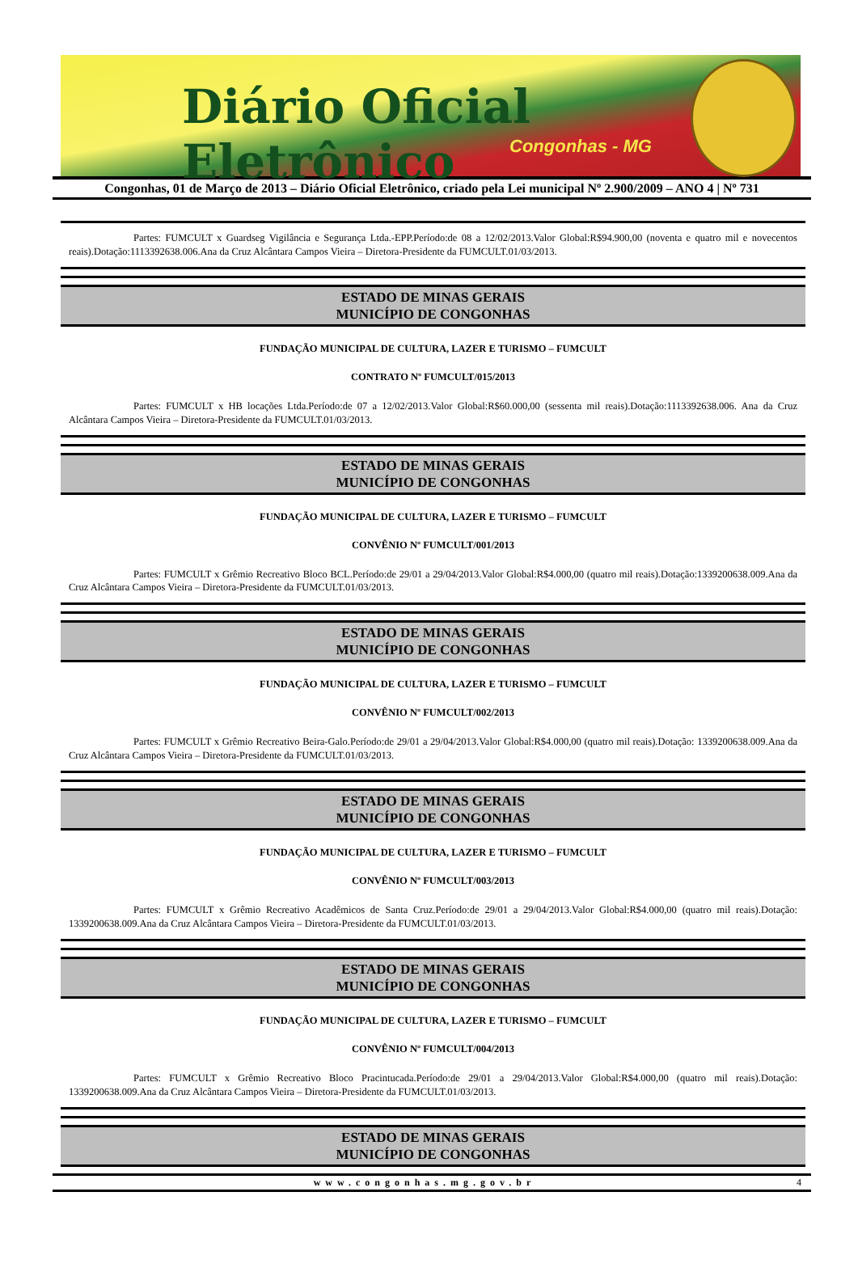Diário Oficial Eletrônico
Congonhas - MG
Congonhas, 01 de Março de 2013 – Diário Oficial Eletrônico, criado pela Lei municipal Nº 2.900/2009 – ANO 4 | Nº 731
Partes: FUMCULT x Guardseg Vigilância e Segurança Ltda.-EPP.Período:de 08 a 12/02/2013.Valor Global:R$94.900,00 (noventa e quatro mil e novecentos reais).Dotação:1113392638.006.Ana da Cruz Alcântara Campos Vieira – Diretora-Presidente da FUMCULT.01/03/2013.
ESTADO DE MINAS GERAIS
MUNICÍPIO DE CONGONHAS
FUNDAÇÃO MUNICIPAL DE CULTURA, LAZER E TURISMO – FUMCULT
CONTRATO Nº FUMCULT/015/2013
Partes: FUMCULT x HB locações Ltda.Período:de 07 a 12/02/2013.Valor Global:R$60.000,00 (sessenta mil reais).Dotação:1113392638.006. Ana da Cruz Alcântara Campos Vieira – Diretora-Presidente da FUMCULT.01/03/2013.
ESTADO DE MINAS GERAIS
MUNICÍPIO DE CONGONHAS
FUNDAÇÃO MUNICIPAL DE CULTURA, LAZER E TURISMO – FUMCULT
CONVÊNIO Nº FUMCULT/001/2013
Partes: FUMCULT x Grêmio Recreativo Bloco BCL.Período:de 29/01 a 29/04/2013.Valor Global:R$4.000,00 (quatro mil reais).Dotação:1339200638.009.Ana da Cruz Alcântara Campos Vieira – Diretora-Presidente da FUMCULT.01/03/2013.
ESTADO DE MINAS GERAIS
MUNICÍPIO DE CONGONHAS
FUNDAÇÃO MUNICIPAL DE CULTURA, LAZER E TURISMO – FUMCULT
CONVÊNIO Nº FUMCULT/002/2013
Partes: FUMCULT x Grêmio Recreativo Beira-Galo.Período:de 29/01 a 29/04/2013.Valor Global:R$4.000,00 (quatro mil reais).Dotação: 1339200638.009.Ana da Cruz Alcântara Campos Vieira – Diretora-Presidente da FUMCULT.01/03/2013.
ESTADO DE MINAS GERAIS
MUNICÍPIO DE CONGONHAS
FUNDAÇÃO MUNICIPAL DE CULTURA, LAZER E TURISMO – FUMCULT
CONVÊNIO Nº FUMCULT/003/2013
Partes: FUMCULT x Grêmio Recreativo Acadêmicos de Santa Cruz.Período:de 29/01 a 29/04/2013.Valor Global:R$4.000,00 (quatro mil reais).Dotação: 1339200638.009.Ana da Cruz Alcântara Campos Vieira – Diretora-Presidente da FUMCULT.01/03/2013.
ESTADO DE MINAS GERAIS
MUNICÍPIO DE CONGONHAS
FUNDAÇÃO MUNICIPAL DE CULTURA, LAZER E TURISMO – FUMCULT
CONVÊNIO Nº FUMCULT/004/2013
Partes: FUMCULT x Grêmio Recreativo Bloco Pracintucada.Período:de 29/01 a 29/04/2013.Valor Global:R$4.000,00 (quatro mil reais).Dotação: 1339200638.009.Ana da Cruz Alcântara Campos Vieira – Diretora-Presidente da FUMCULT.01/03/2013.
ESTADO DE MINAS GERAIS
MUNICÍPIO DE CONGONHAS
www.congonhas.mg.gov.br 4